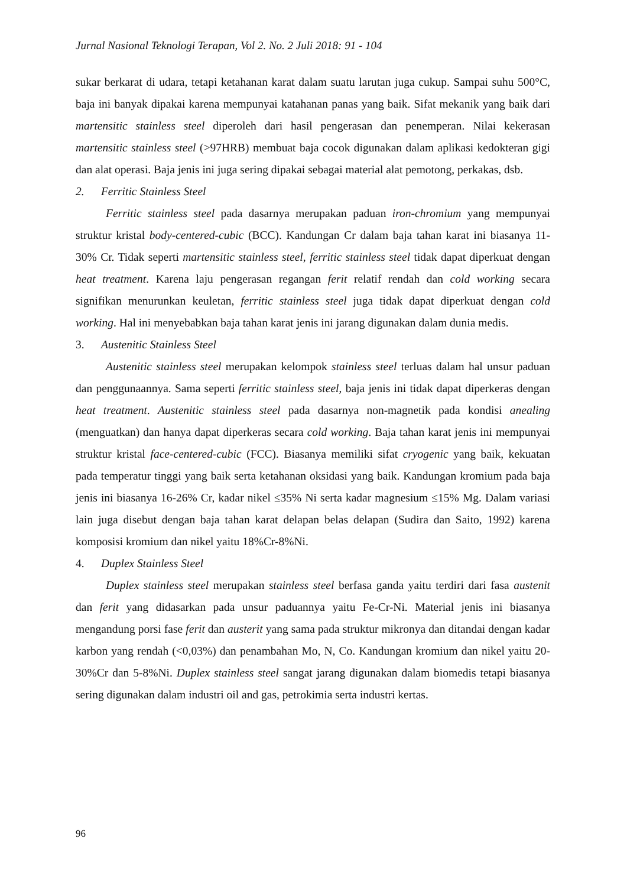Jurnal Nasional Teknologi Terapan, Vol 2. No. 2 Juli 2018: 91 - 104
sukar berkarat di udara, tetapi ketahanan karat dalam suatu larutan juga cukup. Sampai suhu 500°C, baja ini banyak dipakai karena mempunyai katahanan panas yang baik. Sifat mekanik yang baik dari martensitic stainless steel diperoleh dari hasil pengerasan dan penemperan. Nilai kekerasan martensitic stainless steel (>97HRB) membuat baja cocok digunakan dalam aplikasi kedokteran gigi dan alat operasi. Baja jenis ini juga sering dipakai sebagai material alat pemotong, perkakas, dsb.
2. Ferritic Stainless Steel
Ferritic stainless steel pada dasarnya merupakan paduan iron-chromium yang mempunyai struktur kristal body-centered-cubic (BCC). Kandungan Cr dalam baja tahan karat ini biasanya 11-30% Cr. Tidak seperti martensitic stainless steel, ferritic stainless steel tidak dapat diperkuat dengan heat treatment. Karena laju pengerasan regangan ferit relatif rendah dan cold working secara signifikan menurunkan keuletan, ferritic stainless steel juga tidak dapat diperkuat dengan cold working. Hal ini menyebabkan baja tahan karat jenis ini jarang digunakan dalam dunia medis.
3. Austenitic Stainless Steel
Austenitic stainless steel merupakan kelompok stainless steel terluas dalam hal unsur paduan dan penggunaannya. Sama seperti ferritic stainless steel, baja jenis ini tidak dapat diperkeras dengan heat treatment. Austenitic stainless steel pada dasarnya non-magnetik pada kondisi anealing (menguatkan) dan hanya dapat diperkeras secara cold working. Baja tahan karat jenis ini mempunyai struktur kristal face-centered-cubic (FCC). Biasanya memiliki sifat cryogenic yang baik, kekuatan pada temperatur tinggi yang baik serta ketahanan oksidasi yang baik. Kandungan kromium pada baja jenis ini biasanya 16-26% Cr, kadar nikel ≤35% Ni serta kadar magnesium ≤15% Mg. Dalam variasi lain juga disebut dengan baja tahan karat delapan belas delapan (Sudira dan Saito, 1992) karena komposisi kromium dan nikel yaitu 18%Cr-8%Ni.
4. Duplex Stainless Steel
Duplex stainless steel merupakan stainless steel berfasa ganda yaitu terdiri dari fasa austenit dan ferit yang didasarkan pada unsur paduannya yaitu Fe-Cr-Ni. Material jenis ini biasanya mengandung porsi fase ferit dan austerit yang sama pada struktur mikronya dan ditandai dengan kadar karbon yang rendah (<0,03%) dan penambahan Mo, N, Co. Kandungan kromium dan nikel yaitu 20-30%Cr dan 5-8%Ni. Duplex stainless steel sangat jarang digunakan dalam biomedis tetapi biasanya sering digunakan dalam industri oil and gas, petrokimia serta industri kertas.
96